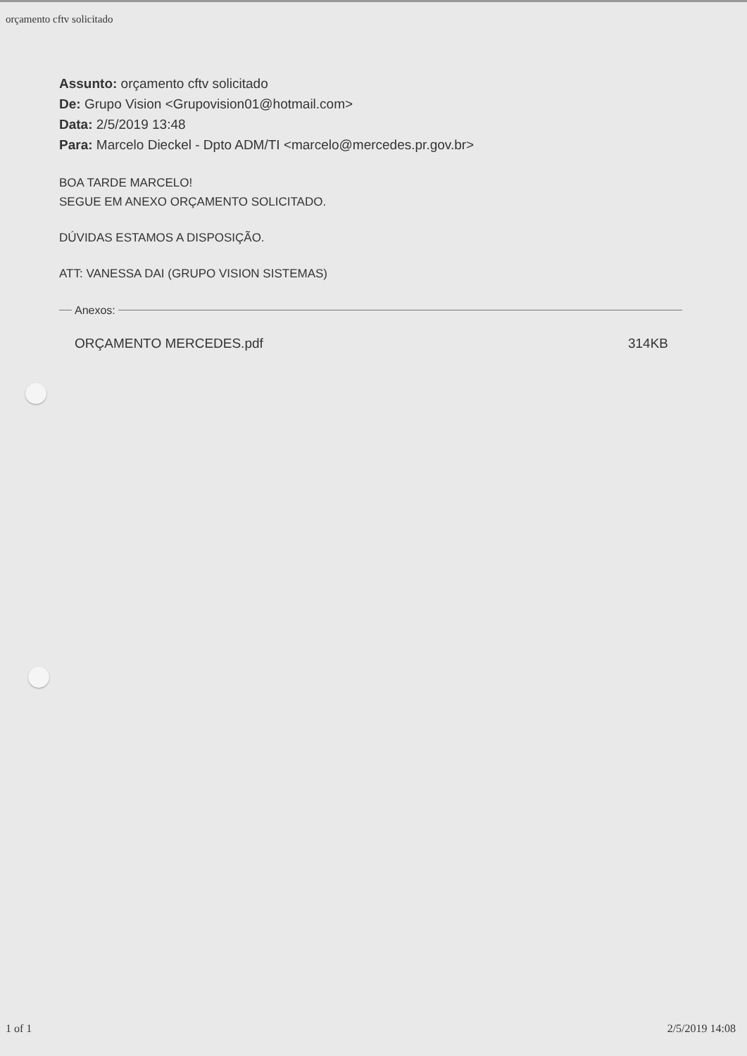orçamento cftv solicitado
Assunto: orçamento cftv solicitado
De: Grupo Vision <Grupovision01@hotmail.com>
Data: 2/5/2019 13:48
Para: Marcelo Dieckel - Dpto ADM/TI <marcelo@mercedes.pr.gov.br>
BOA TARDE MARCELO!
SEGUE EM ANEXO ORÇAMENTO SOLICITADO.
DÚVIDAS ESTAMOS A DISPOSIÇÃO.
ATT: VANESSA DAI (GRUPO VISION SISTEMAS)
Anexos:
ORÇAMENTO MERCEDES.pdf 314KB
1 of 1 2/5/2019 14:08